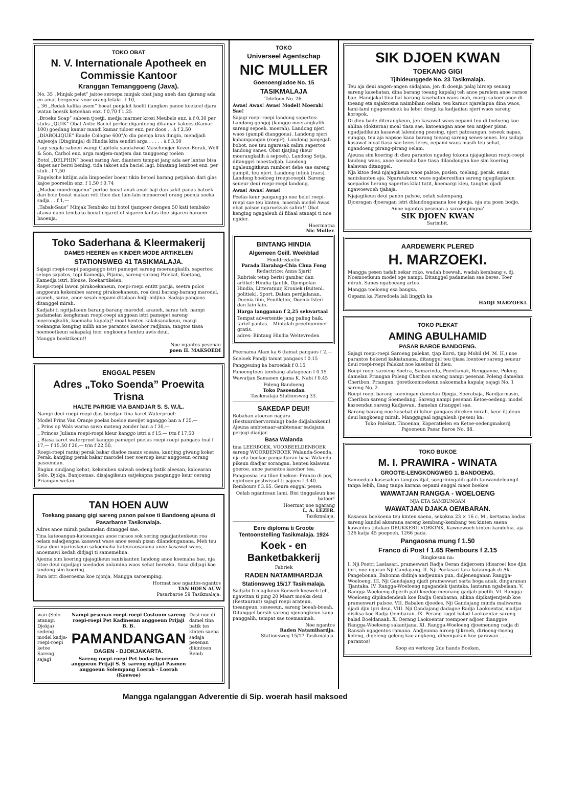TOKO OBAT
N. V. Internationale Apotheek en Commissie Kantoor
Kranggan Temanggoeng (Java).
No. 35 „Minjak pelet” jaitoe seroepa minjak obat jang aneh dan djarang ada en amat bergoena voor orang lelaki . f 10,—
„ 36 „Bedak kalika asem” boeat penjakit koelit ilangken panoe koekoel djara watan boesik ketoehan enz. f 0,70 f 1,25
„Broeke Soap” saboen tjoetji, medja marmer krosi Meubels enz. à f 0,30 per stuks „QUIK” Obat Antie Baciel perloe digantoeng dikamar kakoes (Kamar 100) goedang kamar mandi kamar tidoer enz. per doos . . à f 2.50
„DIABOLIQUE” Eaude Cologne 600°/o dia poenja kras dingin, mendjadi Anjesoja (Dinginnja) di Hindia kita sendiri arga . . . . . à f 3,50
Lagi segala saboen wangi Capitola sandalwod Maschmejer Kezer-Borak, Wolf & Son, Carbol enz. arga matjem-matjem dan tanggoeng toelen
Botol „DELPHIN” boeat saring Aer, diantero tempat jang ada aer lantas bisa dapet aer bersi bening, tida takoet ada baciel lagi, binatang lemboet enz. per stuk . f 7,50
Engelsche kitlijm ada limpoeder boeat tikin betoel barang petjahan dari glas kajoe poorselin enz. f 1,50 f 0.74
„Madoe mondrogoeno” perloe boeat anak-anak baji dan sakit panas batoek dan bole boeat makan roti thee dan lain-lain menoeroet orang poenja soeka sadja . . f 1,—
„Tabak-Saus” Minjak Tembako ini botol tjampoer dengen 50 kati tembako atawa daon tembako boeat cigaret of sigaren lantas itoe sigaren haroem baoenja.
Toko Saderhana & Kleermakerij
DAMES HEEREN en KINDER MODE ARTIKELEN
STATIONSWEG 41 TASIKMALAJA.
Sajagi roepi-roepi panganggo istri pameget sareng moerangkalih, sapertos: selops sapatos, topi Kamedja, Pijama, sareng-sarong Palekat, Koetang, Kamedja istri, blouse. Roekartikelen.
Roepi-roepi lawon pirakoekaneun, roepi-roepi entitt parija, seetra polos anggoeun kekembes sareng pirakoekaneun, roa deui barang-barang marodel, araneh, sarae, anoe sesah oepami ditalaan hidji-hidjina. Sadaja pangaos ditanggel mirah.
Kadjabi ti ngitjalkeun barang-barang marodel, araneh, sarae teh, nampi padamelan kengkenan roepi-roepi anggoan istri pameget sareng moerangkalih, koemaha kapalaj? moal henteu kalaksanakeun, margi toekangna kenging milih anoe parantos kasohor radjinna, tangtos tiasa noemoetkeun sakapalaj toer engkoena henteu awis deui.
Mangga boektikeun!!
Noe ngantos pesenan
poen H. MAKSOEDI
ENGGAL PESEN
Adres „Toko Soenda” Proewita Trisna
HALTE PARIGIE VIA BANDJAR S. S. W./L.
Nampi deui roepi-roepi djas boedjan tina karet Waterproef:
Model Prins Van Oranje poelas boeloe meoijet nganggo ban a f 35,—
„ Prins op Wals warna sawo mateng zonder ban a f 30,—
„ Princes Juliana roepi-roepi kleur kanggo istri a f 15,— t/m f 17,50
„ Biasa karet waterproof kanggo pameget poelas roepi-roepi pangaos tnal f 17,— f 15,50 f 20,— t/m f 22,50.
Roepi-roepi rantaj perak bakar diadoe manis soeasa, kantjing giwang koket Perak, kantjing perak bakar marodel toer soeroep keur anggoeun ocrang pasoendan.
Bagian sindjang kebat, kekemben saiwah oedeng batik aleesan, kaloearan Solo, Djokja, Banjoemas, disajagikeun satjekapna panganggo keur oerang Priangan wetan
TAN HOEN AUW
Toekang pasang gigi sareng panon palsoe ti Bandoeng ajeuna di Pasarbaroe Tasikmalaja.
Adres anoe mirah padamelan ditanggel sae.
Tina kateoangan-katoeangan anoe raraos sok sering ngadjantenkeun roa oelam saladjengna kasawat waos anoe sesah pisan dilandonganana. Meh teu tiasa deui njarioskeun sakoemaha kateuraosanana anoe kasawat waos, anoemawi kedah didjagi ti samemehna.
Ajeuna sim koering njajagikeun saniskanten landong anoe koemaha bae, nja kitoe deui ngadjagi soedados anlamina waos sehat berseka, tiasa didjagi koe landong sim koering.
Para istri dioeroesna koe njonja. Mangga saroemping.
Hormat noe ngantos-ngantos
TAN HOEN AUW
Pasarbaroe 59 Tasikmalaja.
wan (Solo atanapi Djokja) sedeng model kadja-roepi-roepi ketoe Sareng sajagi
Nampi pesenan roepi-roepi Costuum sareng roepi-roepi Pet Kadinesan anggoeun Prijaji B. B.
PAMANDANGAN
DAGEN - DJOKJAKARTA.
Sareng roepi-roepi Pet bodas beureum anggoeun Prijaji S. S. sareng ngitjal Pasmen anggoeun Solempang Loerah - Loerah (Koewoe)
Dasi noe di damel tina batik tes kinten saena sadaja pesenan dikintoen Remb
TOKO
Universeel Agentschap
NIC MULLER
Goenoengladoe No. 15
TASIKMALAJA
Telefoon No. 26.
Awas! Awas! Awas! Model! Moerah! Sae!
Sajagi roepi-roepi landong sapertos: Landong gohgoj (kanggo moerangkalih sareng sepoeh, moerah). Landong njeri waos (gampil dianggona). Landong njeri kahampangan (roepi²). Landong panjegah bobot, noe teu ngaresak salira sapertos landong sanes. Obat tjatjing (keur moerangkalih à sepoeh). Landong Sotja, ditanggel moestadjab. Landong ngaleungitkeun ramboet dehe sae sareng gampil, teu njeri. Landong intjok (raos). Landong boedoeg (roepi-roepi). Sareng seueur deui roepi-roepi landong.
Awas! Awas! Awas!
Poelas keur panganggo noe belel roepi-roepi sae teu kinten, moerah model Awas obat palsoe ngaroeksak salira!! Obat kenging ngagaleuh di filiaal atanapi ti noe ngider.
Hoermatna
Nic Muller.
BINTANG HINDIA
Algemeen Geill. Weekblad
Hoofdredactie
Parada Harahap-Chia Chua Fong
Redactrice: Anna Sjarif
Rubriek tetap berisi gambar dan artikel: Hindia tjantik, Djempolan Hindia, Litteratuur, Kroniek (Buitenl. politiek), Sport, Dalam perdjalanan, Doenia film, Feuilleton, Doenia Isteri dan lain lain.
Harga langganan f 2,25 sekwartaal
Tempat advertentie jang paling baik, tarief pantas. - Mintalah proefnummer gratis.
adres: Bintang Hindia Weltevreden
Poernama Alam ka 6 (tamat pangaos f 2,—
Soeloek Pandji tamat pangaos f 0.15
Panggeuing ka baroedak f 0.15
Panoengtoen tembang alalagoean f 0.15
Wawatjan Samaoen djama K. Nabi f 0.45
Poleng Bandoeng
Toko Pasoendan
Tasikmalaja Stationsweg 33.
SAKEDAP DEUI!
Robahan atoeran nagara (Bestuurshervorming) bade didjalankeun! Ajeuna ambtenaar-ambtenaar sadajana perjogi diadjar.
Basa Walanda
tina LEERBOEK, VOORBEELDENBOEK sareng WOORDENBOEK Walanda-Soenda, nja eta boekoe pangadjaran basa Walanda pikeun diadjar sorangan, henteu kalawan goeroe, anoe parantos kasohor tea.
Pangaosna ieu tiloe boekoe: Franco di pos, ngintoen postwissel ti pajoen f 3.40. Rembours f 3.65. Geura enggal pesen.
Oelah ngantosan lami. Bisi tinggaleun koe batoer!
Hoermat noe ngarang
L. A. LEZER.
Tasikmalaja.
Eere diploma ti Groote Tentoonstelling Tasikmalaja. 1924
Koek - en Banketbakkerij
Fabriek
RADEN NATAMIHARDJA
Stationsweg 15/17 Tasikmalaja.
Sadjabi ti njagikeun Koeweh-koeweh teh, ngawitan ti ping 20 Maart moeka deui (Restaurant) sajagi roepi arateun, toeangeun, seseeeun, sareng boeah-boeah. Ditanggel bersih sareng njenangkeun kana panggalih, tempat sae toemaninah.
Noe ngantos
Raden Natamihardja.
Stationsweg 15/17 Tasikmalaja.
SIK DJOEN KWAN
TOEKANG GIGI
Tjihideunggede No. 23 Tasikmalaja.
Teu aja deui angen-angen sadajana, jen di doenja palaj hiroep senang sareng kasehatan, dina barang toeang kapalaj teh anoe parelem anoe raraos bae. Handjakal tina hal barang kasehatan waos mah, margi sakoer anoe di toeang eta sajaktosna naimbihan oelam, teu karaos njarelapna dina waos, lami-lami ngagoendoek ka lebet doegi ka kadjadian njeri waos sareng koropok.
Di dieu bade diterangkeun, jen kasawat waos oepami teu di toeloeng koe ahlina (dokterna) moal tiasa sae, katoeangan anoe teu antjoer pisan ngadjadikeun kasawat lalendeng poesing, njeri patosangan, seseek napas, eungap, teu aja napsoe kana barang toeang sareng senes-senes. Ieu sadaja kasawat moal tiasa sae leres-leres, oepami waos masih teu sehat, ngandoeng pirang-pirang oelam.
Ajeuna sim koering di dieu parantos ngadeg tokona njajagikeun roepi-roepi landong waos, anoe koemaha bae tiasa dilandongan koe sim koering kalawan ditanggel.
Nja kitoe deui njajagikeun waos palsoe, poslen, toelang, perak, emas saniskanten aja. Ngaratakeun waos ngaberesihan sareng ngagilapkeun soepados herang sapertos kilat tatit, koemargi kieu, tangtos djadi ngawoewoeh tjahaja.
Njajagikeun deui panon palsoe, oelah salempang.
Djoeragan djoeragan istri dilandonganana koe njonja, nja eta poen bodjo.
Anoe ngantos pesenan a saroempingna'
SIK DJOEN KWAN
Sarimbit.
AARDEWERK PLERED
H. MARZOEKI.
Mangga pesen tadah sekar roko, wadah boewah, wadah kembang s. dj. Noemoetkeun model oge nampi. Ditanggel padamelan sae beres. Toer mirah. Sanes ngaboeang artos
Mangga toeloeng esa bangsa.
Oepami ka Pleredoela lali linggih ka
HADJI MARZOEKI.
TOKO PLEKAT
AMING ABULHAMID
PASAR BAROE BANDOENG.
Sajagi roepi-roepi Saroeng palekat, tjap Korsi, tjap Mobil (M. M. H.) noe parantos bekend kakiatanana, ditanggel teu tjiasa loentoer sareng seueur deui roepi-roepi Palekat noe kasebat di dieu.
Roepi-roepi saroeng Soetra, Samarinda, Poentianak, Rengganoe, Poleng damelan Priangan Poleng Cheribon sareng nampi pesenan Poleng damelan Cheribon, Priangan, tjoretkoemoekeun sakoemaha kapalaj sajagi No. 1 sareng No. 2.
Roepi-roepi barang koeningan damelan Djogja, Soerabaja, Bandjarmasin, Cheribon sareng Soemedang. Sareng nampi pesenan Ketoe-oedeng, model kasoendan sareng Kadjawan, damelan ditanggel sae.
Barang-barang noe kasebat di luhur pangaos direken mirah, keur itjaleun deui langkoeng mirah. Manggagaal ngagaleuh (pesen) ka:
Toko Palekat, Tinoenan, Koperatielen en Ketoe-oedengmakerij
Pajoeneun Pasar Baroe No. 88.
TOKO BUKOE
M. I. PRAWIRA - WINATA
GROOTE-LENGKONGWEG 1. BANDOENG.
Samoedaja kasesahan tangtos itjal, soegriningalih galih tanwandeleungit tanpa lebih, ilang tanpa karana oepami enggal maos boekoe
WAWATJAN RANGGA - WOELOENG
NJA ETA SAMBUNGAN
WAWATJAN DJAKA OEMBARAN.
Kasaean boekoena teu kinten saena, sekokna 23 × 16 c. M., kertasna bodas sareng kandel aksarana sareng kembang-kembang teu kinten saena kawantos tjitakan DRUKKERIJ VORKINK. Kawoewoeh kinten kandelna, aja 126 katja 45 poepoeh, 1266 pada.
Pangaosna mung f 1.50
Franco di Post f 1.65 Rembours f 2.15
Ringkesan na:
I. Nji Poetri Laelasari, prameswari Radja Oeran didjeroem (disaroe) koe djin ipri, noe ngaran Nji Gandajang. II. Nji Poelasari lara balaungak di Aki Pangebonan. Babonna didinja andjeunna pun, didjenenganan Rangga-Woeloeng. III. Nji Gandajang djadi prameswari sarta boga anak, dingaranan Tjantaka. IV. Rangga-Woeloeng ngagandek tjantaka, lantaran ngabelaan. V. Rangga-Woeloeng diperih pati koedoe meunang gadjah poetih. VI. Rangga-Woeloeng dipikadendeuh koe Radja Oembaran, alikna dipikatjentjeub koe prameswari palsoe. VII. Babalen djoedes, Nji Gandajang minda maliwarna djadi djin ipri deui. VIII. Nji Gandajang dadagoe Radja Laokoentar, madjar disiksa koe Radja Oembaran. IX. Perang ragot balad Laokoentar sareng balad Boeldanaah. X. Oerang Laokoentar toempoer adjoer dianggoe Rangga-Woeloeng sakantjana. XI. Rangga-Woeloeng djoemeneng radja di Ransah ngagentos ramana. Andjeunna hiroep tjikroeh, dirioeng-rioeng koleng, digeleng-geleng kae angkeng, dihempakan koe parawan . . . . . parantos!
Koop en verkoop 2de hands Boeken.
Mangga ngalanggan Adverentie di Sip. woerah hasil maksoed